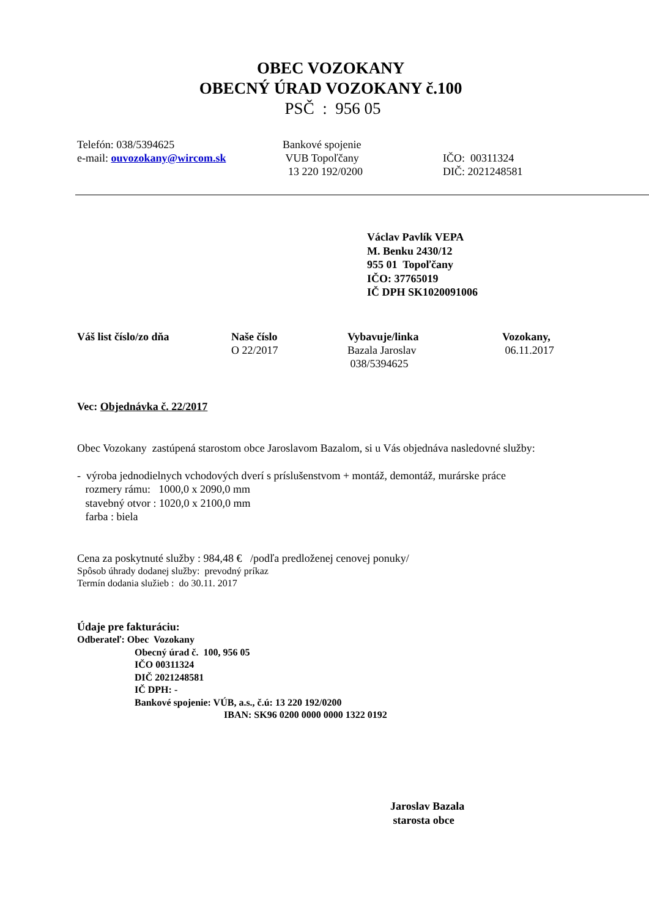OBEC VOZOKANY
OBECNÝ ÚRAD VOZOKANY č.100
PSČ : 956 05
Telefón: 038/5394625
e-mail: ouvozokany@wircom.sk
Bankové spojenie
VUB Topoľčany
13 220 192/0200
IČO: 00311324
DIČ: 2021248581
Václav Pavlík VEPA
M. Benku 2430/12
955 01 Topoľčany
IČO: 37765019
IČ DPH SK1020091006
Váš list číslo/zo dňa Naše číslo
O 22/2017
Vybavuje/linka
Bazala Jaroslav
038/5394625
Vozokany,
06.11.2017
Vec: Objednávka č. 22/2017
Obec Vozokany zastúpená starostom obce Jaroslavom Bazalom, si u Vás objednáva nasledovné služby:
- výroba jednodielnych vchodových dverí s príslušenstvom + montáž, demontáž, murárske práce
rozmery rámu: 1000,0 x 2090,0 mm
stavebný otvor : 1020,0 x 2100,0 mm
farba : biela
Cena za poskytnuté služby : 984,48 € /podľa predloženej cenovej ponuky/
Spôsob úhrady dodanej služby: prevodný príkaz
Termín dodania služieb : do 30.11. 2017
Údaje pre fakturáciu:
Odberateľ: Obec Vozokany
Obecný úrad č. 100, 956 05
IČO 00311324
DIČ 2021248581
IČ DPH: -
Bankové spojenie: VÚB, a.s., č.ú: 13 220 192/0200
IBAN: SK96 0200 0000 0000 1322 0192
Jaroslav Bazala
starosta obce